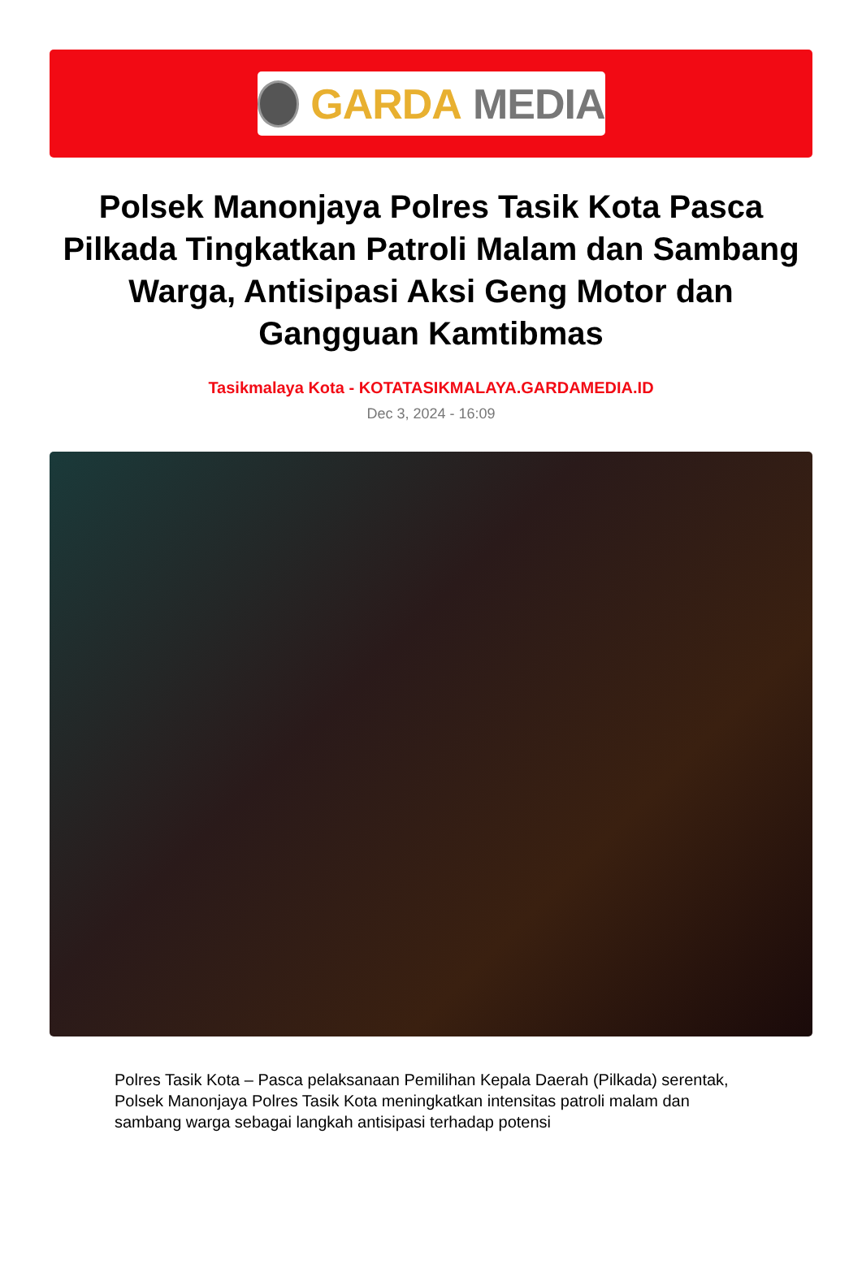GARDA MEDIA
Polsek Manonjaya Polres Tasik Kota Pasca Pilkada Tingkatkan Patroli Malam dan Sambang Warga, Antisipasi Aksi Geng Motor dan Gangguan Kamtibmas
Tasikmalaya Kota - KOTATASIKMALAYA.GARDAMEDIA.ID
Dec 3, 2024 - 16:09
Polres Tasik Kota – Pasca pelaksanaan Pemilihan Kepala Daerah (Pilkada) serentak, Polsek Manonjaya Polres Tasik Kota meningkatkan intensitas patroli malam dan sambang warga sebagai langkah antisipasi terhadap potensi